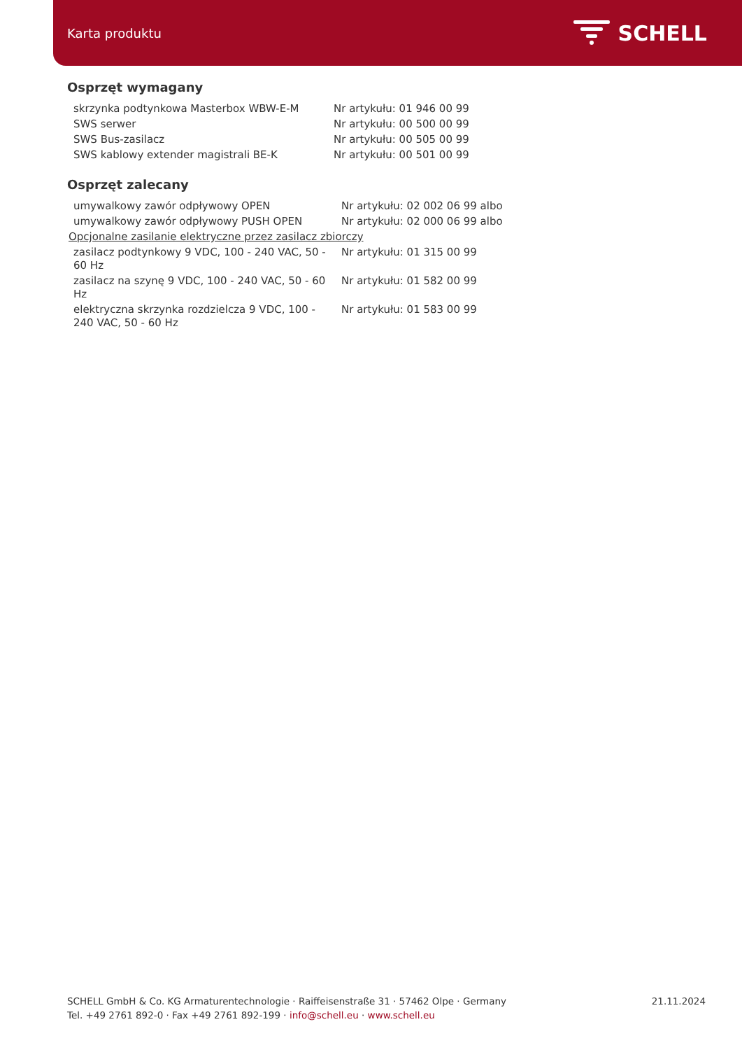Karta produktu SCHELL
Osprzęt wymagany
| skrzynka podtynkowa Masterbox WBW-E-M | Nr artykułu: 01 946 00 99 |
| SWS serwer | Nr artykułu: 00 500 00 99 |
| SWS Bus-zasilacz | Nr artykułu: 00 505 00 99 |
| SWS kablowy extender magistrali BE-K | Nr artykułu: 00 501 00 99 |
Osprzęt zalecany
| umywalkowy zawór odpływowy OPEN | Nr artykułu: 02 002 06 99 albo |
| umywalkowy zawór odpływowy PUSH OPEN | Nr artykułu: 02 000 06 99 albo |
| Opcjonalne zasilanie elektryczne przez zasilacz zbiorczy | |
| zasilacz podtynkowy 9 VDC, 100 - 240 VAC, 50 - 60 Hz | Nr artykułu: 01 315 00 99 |
| zasilacz na szynę 9 VDC, 100 - 240 VAC, 50 - 60 Hz | Nr artykułu: 01 582 00 99 |
| elektryczna skrzynka rozdzielcza 9 VDC, 100 - 240 VAC, 50 - 60 Hz | Nr artykułu: 01 583 00 99 |
SCHELL GmbH & Co. KG Armaturentechnologie · Raiffeisenstraße 31 · 57462 Olpe · Germany
Tel. +49 2761 892-0 · Fax +49 2761 892-199 · info@schell.eu · www.schell.eu
21.11.2024